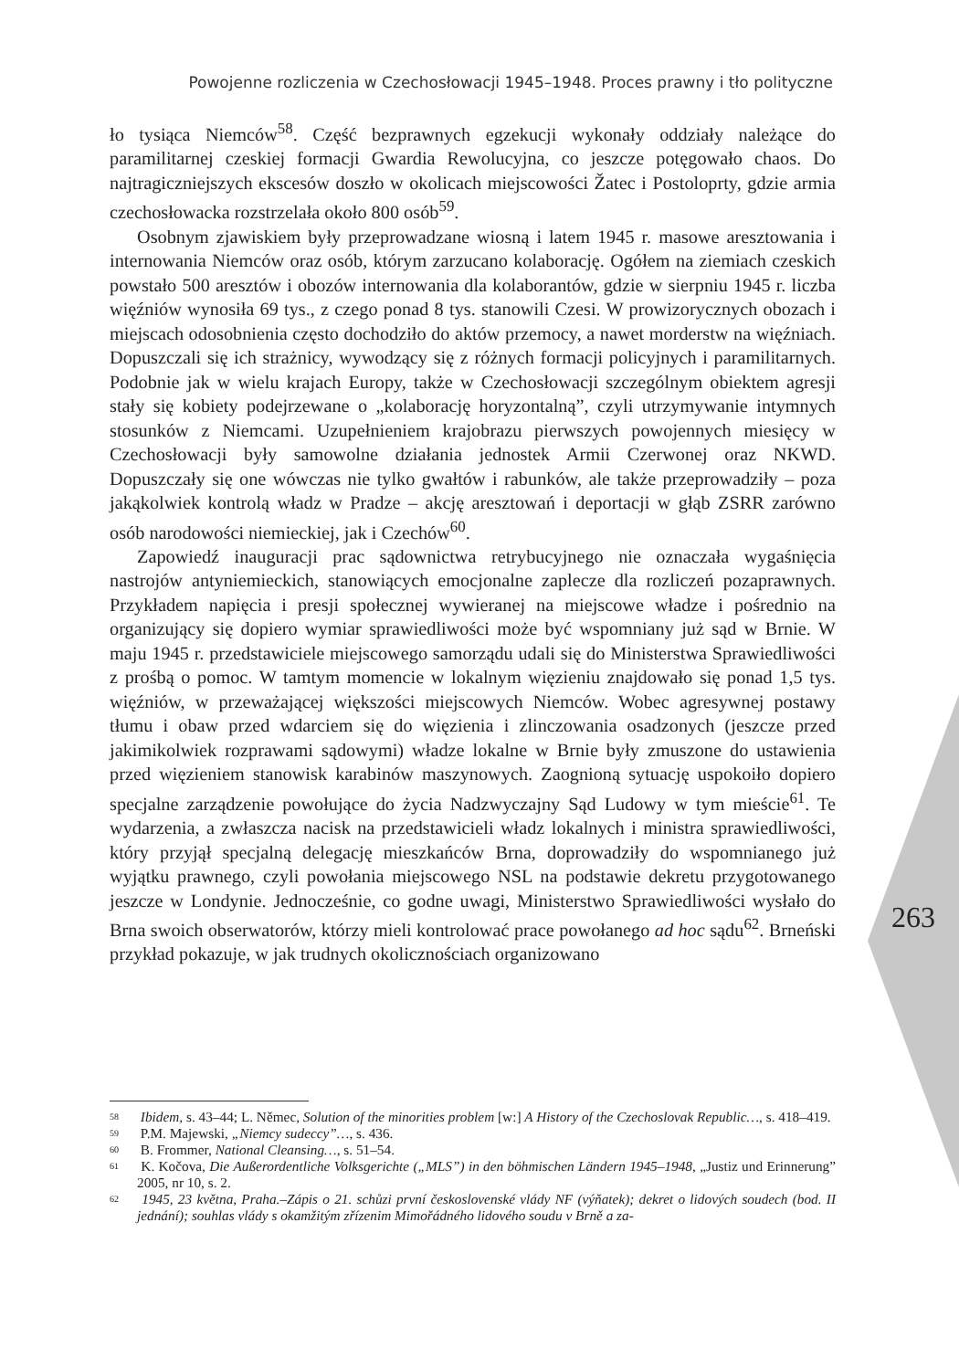Powojenne rozliczenia w Czechosłowacji 1945–1948. Proces prawny i tło polityczne
ło tysiąca Niemców<sup>58</sup>. Część bezprawnych egzekucji wykonały oddziały należące do paramilitarnej czeskiej formacji Gwardia Rewolucyjna, co jeszcze potęgowało chaos. Do najtragiczniejszych ekscesów doszło w okolicach miejscowości Žatec i Postoloprty, gdzie armia czechosłowacka rozstrzelała około 800 osób<sup>59</sup>.
Osobnym zjawiskiem były przeprowadzane wiosną i latem 1945 r. masowe aresztowania i internowania Niemców oraz osób, którym zarzucano kolaborację. Ogółem na ziemiach czeskich powstało 500 aresztów i obozów internowania dla kolaborantów, gdzie w sierpniu 1945 r. liczba więźniów wynosiła 69 tys., z czego ponad 8 tys. stanowili Czesi. W prowizorycznych obozach i miejscach odosobnienia często dochodziło do aktów przemocy, a nawet morderstw na więźniach. Dopuszczali się ich strażnicy, wywodzący się z różnych formacji policyjnych i paramilitarnych. Podobnie jak w wielu krajach Europy, także w Czechosłowacji szczególnym obiektem agresji stały się kobiety podejrzewane o „kolaborację horyzontalną”, czyli utrzymywanie intymnych stosunków z Niemcami. Uzupełnieniem krajobrazu pierwszych powojennych miesięcy w Czechosłowacji były samowolne działania jednostek Armii Czerwonej oraz NKWD. Dopuszczały się one wówczas nie tylko gwałtów i rabunków, ale także przeprowadziły – poza jakąkolwiek kontrolą władz w Pradze – akcję aresztowań i deportacji w głąb ZSRR zarówno osób narodowości niemieckiej, jak i Czechów<sup>60</sup>.
Zapowiedź inauguracji prac sądownictwa retrybucyjnego nie oznaczała wygaśnięcia nastrojów antyniemieckich, stanowiących emocjonalne zaplecze dla rozliczeń pozaprawnych. Przykładem napięcia i presji społecznej wywieranej na miejscowe władze i pośrednio na organizujący się dopiero wymiar sprawiedliwości może być wspomniany już sąd w Brnie. W maju 1945 r. przedstawiciele miejscowego samorządu udali się do Ministerstwa Sprawiedliwości z prośbą o pomoc. W tamtym momencie w lokalnym więzieniu znajdowało się ponad 1,5 tys. więźniów, w przeważającej większości miejscowych Niemców. Wobec agresywnej postawy tłumu i obaw przed wdarciem się do więzienia i zlinczowania osadzonych (jeszcze przed jakimikolwiek rozprawami sądowymi) władze lokalne w Brnie były zmuszone do ustawienia przed więzieniem stanowisk karabinów maszynowych. Zaognioną sytuację uspokoiło dopiero specjalne zarządzenie powołujące do życia Nadzwyczajny Sąd Ludowy w tym mieście<sup>61</sup>. Te wydarzenia, a zwłaszcza nacisk na przedstawicieli władz lokalnych i ministra sprawiedliwości, który przyjął specjalną delegację mieszkańców Brna, doprowadziły do wspomnianego już wyjątku prawnego, czyli powołania miejscowego NSL na podstawie dekretu przygotowanego jeszcze w Londynie. Jednocześnie, co godne uwagi, Ministerstwo Sprawiedliwości wysłało do Brna swoich obserwatorów, którzy mieli kontrolować prace powołanego ad hoc sądu<sup>62</sup>. Brneński przykład pokazuje, w jak trudnych okolicznościach organizowano
263
<sup>58</sup> Ibidem, s. 43–44; L. Němec, Solution of the minorities problem [w:] A History of the Czechoslovak Republic…, s. 418–419.
<sup>59</sup> P.M. Majewski, „Niemcy sudeccy”…, s. 436.
<sup>60</sup> B. Frommer, National Cleansing…, s. 51–54.
<sup>61</sup> K. Kočova, Die Außerordentliche Volksgerichte („MLS”) in den böhmischen Ländern 1945–1948, „Justiz und Erinnerung” 2005, nr 10, s. 2.
<sup>62</sup> 1945, 23 května, Praha.–Zápis o 21. schůzi první československé vlády NF (výňatek); dekret o lidových soudech (bod. II jednání); souhlas vlády s okamžitým zřízenim Mimořádného lidového soudu v Brně a za-